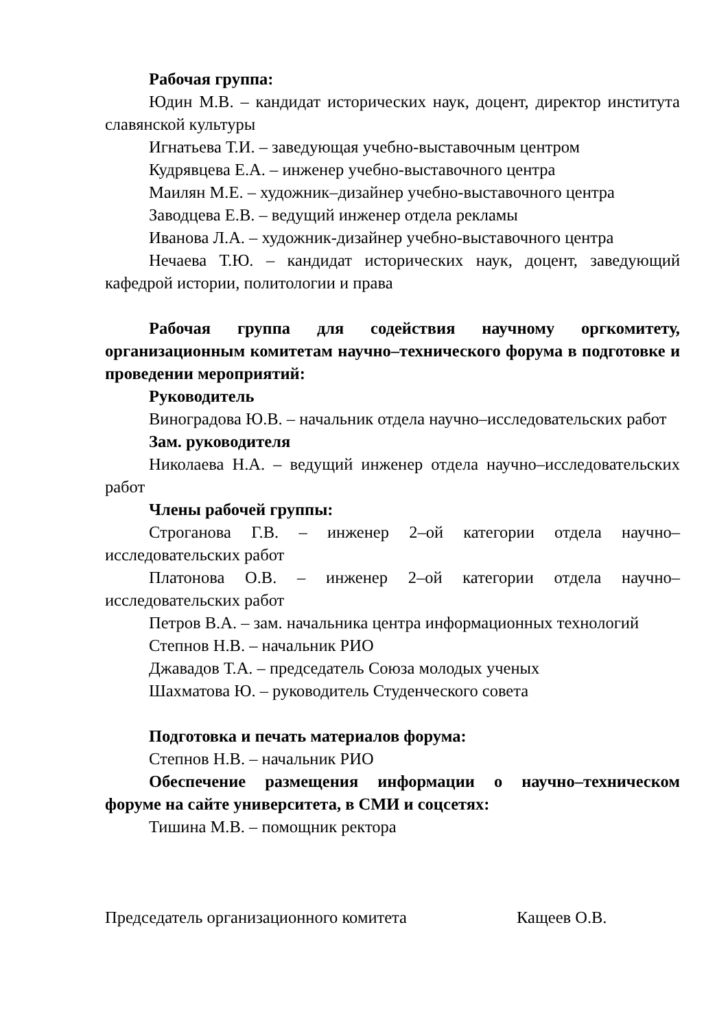Рабочая группа:
Юдин М.В. – кандидат исторических наук, доцент, директор института славянской культуры
Игнатьева Т.И. – заведующая учебно-выставочным центром
Кудрявцева Е.А. – инженер учебно-выставочного центра
Маилян М.Е. – художник–дизайнер учебно-выставочного центра
Заводцева Е.В. – ведущий инженер отдела рекламы
Иванова Л.А. – художник-дизайнер учебно-выставочного центра
Нечаева Т.Ю. – кандидат исторических наук, доцент, заведующий кафедрой истории, политологии и права
Рабочая группа для содействия научному оргкомитету, организационным комитетам научно–технического форума в подготовке и проведении мероприятий:
Руководитель
Виноградова Ю.В. – начальник отдела научно–исследовательских работ
Зам. руководителя
Николаева Н.А. – ведущий инженер отдела научно–исследовательских работ
Члены рабочей группы:
Строганова Г.В. – инженер 2–ой категории отдела научно–исследовательских работ
Платонова О.В. – инженер 2–ой категории отдела научно–исследовательских работ
Петров В.А. – зам. начальника центра информационных технологий
Степнов Н.В. – начальник РИО
Джавадов Т.А. – председатель Союза молодых ученых
Шахматова Ю. – руководитель Студенческого совета
Подготовка и печать материалов форума:
Степнов Н.В. – начальник РИО
Обеспечение размещения информации о научно–техническом форуме на сайте университета, в СМИ и соцсетях:
Тишина М.В. – помощник ректора
Председатель организационного комитета Кащеев О.В.